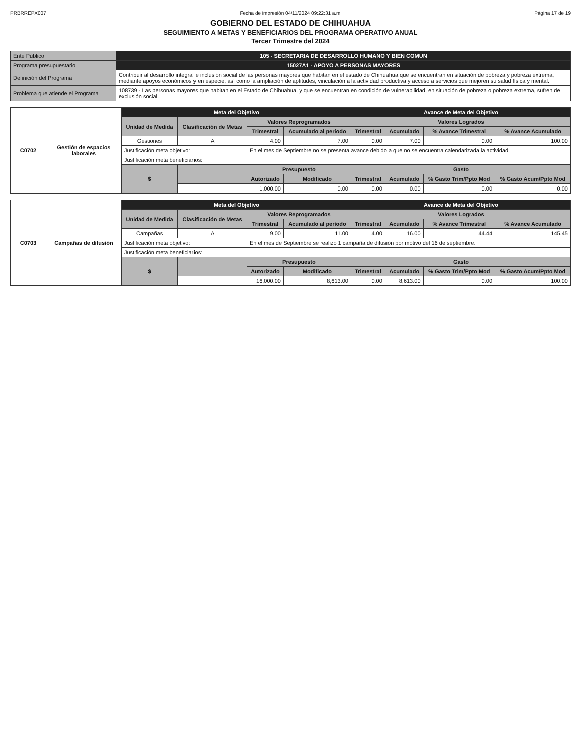PRBRREPX007 Fecha de impresión 04/11/2024 09:22:31 a.m
Página 17 de 19
GOBIERNO DEL ESTADO DE CHIHUAHUA
SEGUIMIENTO A METAS Y BENEFICIARIOS DEL PROGRAMA OPERATIVO ANUAL
Tercer Trimestre del 2024
| Ente Público | 105 - SECRETARIA DE DESARROLLO HUMANO Y BIEN COMUN |
| Programa presupuestario | 15027A1 - APOYO A PERSONAS MAYORES |
| Definición del Programa | Contribuir al desarrollo integral e inclusión social de las personas mayores que habitan en el estado de Chihuahua que se encuentran en situación de pobreza y pobreza extrema, mediante apoyos económicos y en especie, así como la ampliación de aptitudes, vinculación a la actividad productiva y acceso a servicios que mejoren su salud física y mental. |
| Problema que atiende el Programa | 108739 - Las personas mayores que habitan en el Estado de Chihuahua, y que se encuentran en condición de vulnerabilidad, en situación de pobreza o pobreza extrema, sufren de exclusión social. |
| C0702 | Gestión de espacios laborales | Meta del Objetivo | | | | Avance de Meta del Objetivo | | | |
| | | Unidad de Medida | Clasificación de Metas | Valores Reprogramados | | Valores Logrados | | | |
| | | | | Trimestral | Acumulado al período | Trimestral | Acumulado | % Avance Trimestral | % Avance Acumulado |
| | | Gestiones | A | 4.00 | 7.00 | 0.00 | 7.00 | 0.00 | 100.00 |
| | | Justificación meta objetivo: | | En el mes de Septiembre no se presenta avance debido a que no se encuentra calendarizada la actividad. | | | | | |
| | | Justificación meta beneficiarios: | | | | | | | |
| | | $ | | Presupuesto | | Gasto | | | |
| | | | | Autorizado | Modificado | Trimestral | Acumulado | % Gasto Trim/Ppto Mod | % Gasto Acum/Ppto Mod |
| | | | | 1,000.00 | 0.00 | 0.00 | 0.00 | 0.00 | 0.00 |
| C0703 | Campañas de difusión | Meta del Objetivo | | | | Avance de Meta del Objetivo | | | |
| | | Unidad de Medida | Clasificación de Metas | Valores Reprogramados | | Valores Logrados | | | |
| | | | | Trimestral | Acumulado al período | Trimestral | Acumulado | % Avance Trimestral | % Avance Acumulado |
| | | Campañas | A | 9.00 | 11.00 | 4.00 | 16.00 | 44.44 | 145.45 |
| | | Justificación meta objetivo: | | En el mes de Septiembre se realizo 1 campaña de difusión por motivo del 16 de septiembre. | | | | | |
| | | Justificación meta beneficiarios: | | | | | | | |
| | | $ | | Presupuesto | | Gasto | | | |
| | | | | Autorizado | Modificado | Trimestral | Acumulado | % Gasto Trim/Ppto Mod | % Gasto Acum/Ppto Mod |
| | | | | 16,000.00 | 8,613.00 | 0.00 | 8,613.00 | 0.00 | 100.00 |